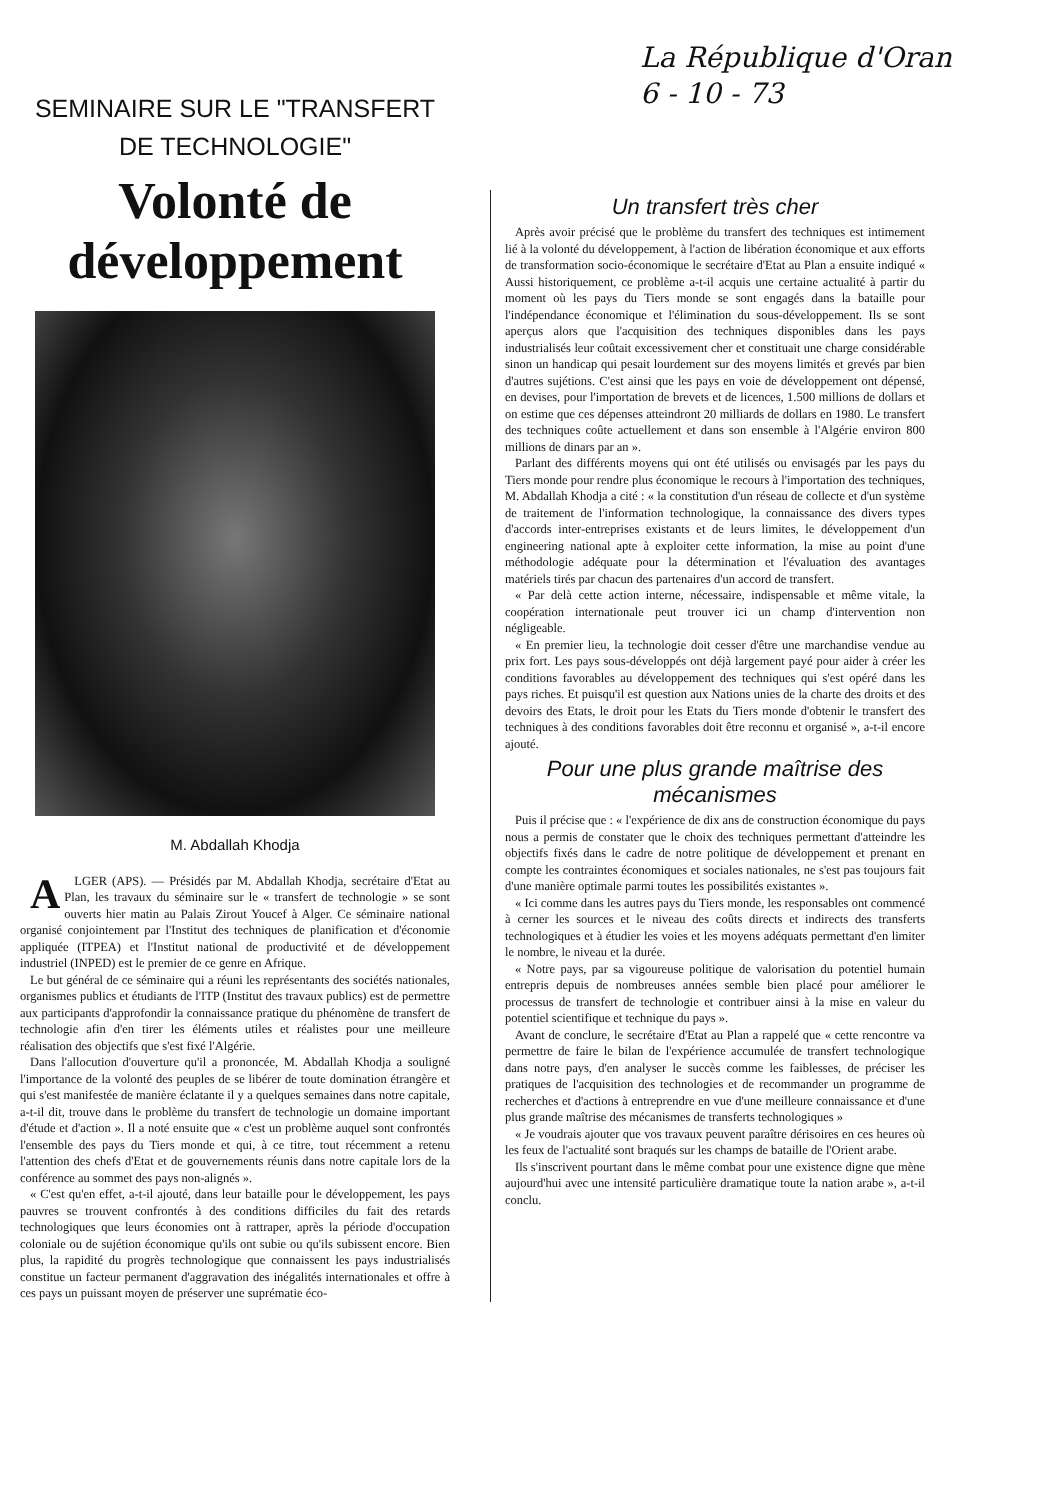La République d'Oran
6 - 10 - 73
SEMINAIRE SUR LE "TRANSFERT
DE TECHNOLOGIE"
Volonté de développement
M. Abdallah Khodja
ALGER (APS). — Présidés par M. Abdallah Khodja, secrétaire d'Etat au Plan, les travaux du séminaire sur le « transfert de technologie » se sont ouverts hier matin au Palais Zirout Youcef à Alger. Ce séminaire national organisé conjointement par l'Institut des techniques de planification et d'économie appliquée (ITPEA) et l'Institut national de productivité et de développement industriel (INPED) est le premier de ce genre en Afrique.
Le but général de ce séminaire qui a réuni les représentants des sociétés nationales, organismes publics et étudiants de l'ITP (Institut des travaux publics) est de permettre aux participants d'approfondir la connaissance pratique du phénomène de transfert de technologie afin d'en tirer les éléments utiles et réalistes pour une meilleure réalisation des objectifs que s'est fixé l'Algérie.
Dans l'allocution d'ouverture qu'il a prononcée, M. Abdallah Khodja a souligné l'importance de la volonté des peuples de se libérer de toute domination étrangère et qui s'est manifestée de manière éclatante il y a quelques semaines dans notre capitale, a-t-il dit, trouve dans le problème du transfert de technologie un domaine important d'étude et d'action ». Il a noté ensuite que « c'est un problème auquel sont confrontés l'ensemble des pays du Tiers monde et qui, à ce titre, tout récemment a retenu l'attention des chefs d'Etat et de gouvernements réunis dans notre capitale lors de la conférence au sommet des pays non-alignés ».
« C'est qu'en effet, a-t-il ajouté, dans leur bataille pour le développement, les pays pauvres se trouvent confrontés à des conditions difficiles du fait des retards technologiques que leurs économies ont à rattraper, après la période d'occupation coloniale ou de sujétion économique qu'ils ont subie ou qu'ils subissent encore. Bien plus, la rapidité du progrès technologique que connaissent les pays industrialisés constitue un facteur permanent d'aggravation des inégalités internationales et offre à ces pays un puissant moyen de préserver une suprématie éco-
Un transfert très cher
Après avoir précisé que le problème du transfert des techniques est intimement lié à la volonté du développement, à l'action de libération économique et aux efforts de transformation socio-économique le secrétaire d'Etat au Plan a ensuite indiqué « Aussi historiquement, ce problème a-t-il acquis une certaine actualité à partir du moment où les pays du Tiers monde se sont engagés dans la bataille pour l'indépendance économique et l'élimination du sous-développement. Ils se sont aperçus alors que l'acquisition des techniques disponibles dans les pays industrialisés leur coûtait excessivement cher et constituait une charge considérable sinon un handicap qui pesait lourdement sur des moyens limités et grevés par bien d'autres sujétions. C'est ainsi que les pays en voie de développement ont dépensé, en devises, pour l'importation de brevets et de licences, 1.500 millions de dollars et on estime que ces dépenses atteindront 20 milliards de dollars en 1980. Le transfert des techniques coûte actuellement et dans son ensemble à l'Algérie environ 800 millions de dinars par an ».
Parlant des différents moyens qui ont été utilisés ou envisagés par les pays du Tiers monde pour rendre plus économique le recours à l'importation des techniques, M. Abdallah Khodja a cité : « la constitution d'un réseau de collecte et d'un système de traitement de l'information technologique, la connaissance des divers types d'accords inter-entreprises existants et de leurs limites, le développement d'un engineering national apte à exploiter cette information, la mise au point d'une méthodologie adéquate pour la détermination et l'évaluation des avantages matériels tirés par chacun des partenaires d'un accord de transfert.
« Par delà cette action interne, nécessaire, indispensable et même vitale, la coopération internationale peut trouver ici un champ d'intervention non négligeable.
« En premier lieu, la technologie doit cesser d'être une marchandise vendue au prix fort. Les pays sous-développés ont déjà largement payé pour aider à créer les conditions favorables au développement des techniques qui s'est opéré dans les pays riches. Et puisqu'il est question aux Nations unies de la charte des droits et des devoirs des Etats, le droit pour les Etats du Tiers monde d'obtenir le transfert des techniques à des conditions favorables doit être reconnu et organisé », a-t-il encore ajouté.
Pour une plus grande maîtrise des mécanismes
Puis il précise que : « l'expérience de dix ans de construction économique du pays nous a permis de constater que le choix des techniques permettant d'atteindre les objectifs fixés dans le cadre de notre politique de développement et prenant en compte les contraintes économiques et sociales nationales, ne s'est pas toujours fait d'une manière optimale parmi toutes les possibilités existantes ».
« Ici comme dans les autres pays du Tiers monde, les responsables ont commencé à cerner les sources et le niveau des coûts directs et indirects des transferts technologiques et à étudier les voies et les moyens adéquats permettant d'en limiter le nombre, le niveau et la durée.
« Notre pays, par sa vigoureuse politique de valorisation du potentiel humain entrepris depuis de nombreuses années semble bien placé pour améliorer le processus de transfert de technologie et contribuer ainsi à la mise en valeur du potentiel scientifique et technique du pays ».
Avant de conclure, le secrétaire d'Etat au Plan a rappelé que « cette rencontre va permettre de faire le bilan de l'expérience accumulée de transfert technologique dans notre pays, d'en analyser le succès comme les faiblesses, de préciser les pratiques de l'acquisition des technologies et de recommander un programme de recherches et d'actions à entreprendre en vue d'une meilleure connaissance et d'une plus grande maîtrise des mécanismes de transferts technologiques »
« Je voudrais ajouter que vos travaux peuvent paraître dérisoires en ces heures où les feux de l'actualité sont braqués sur les champs de bataille de l'Orient arabe.
Ils s'inscrivent pourtant dans le même combat pour une existence digne que mène aujourd'hui avec une intensité particulière dramatique toute la nation arabe », a-t-il conclu.